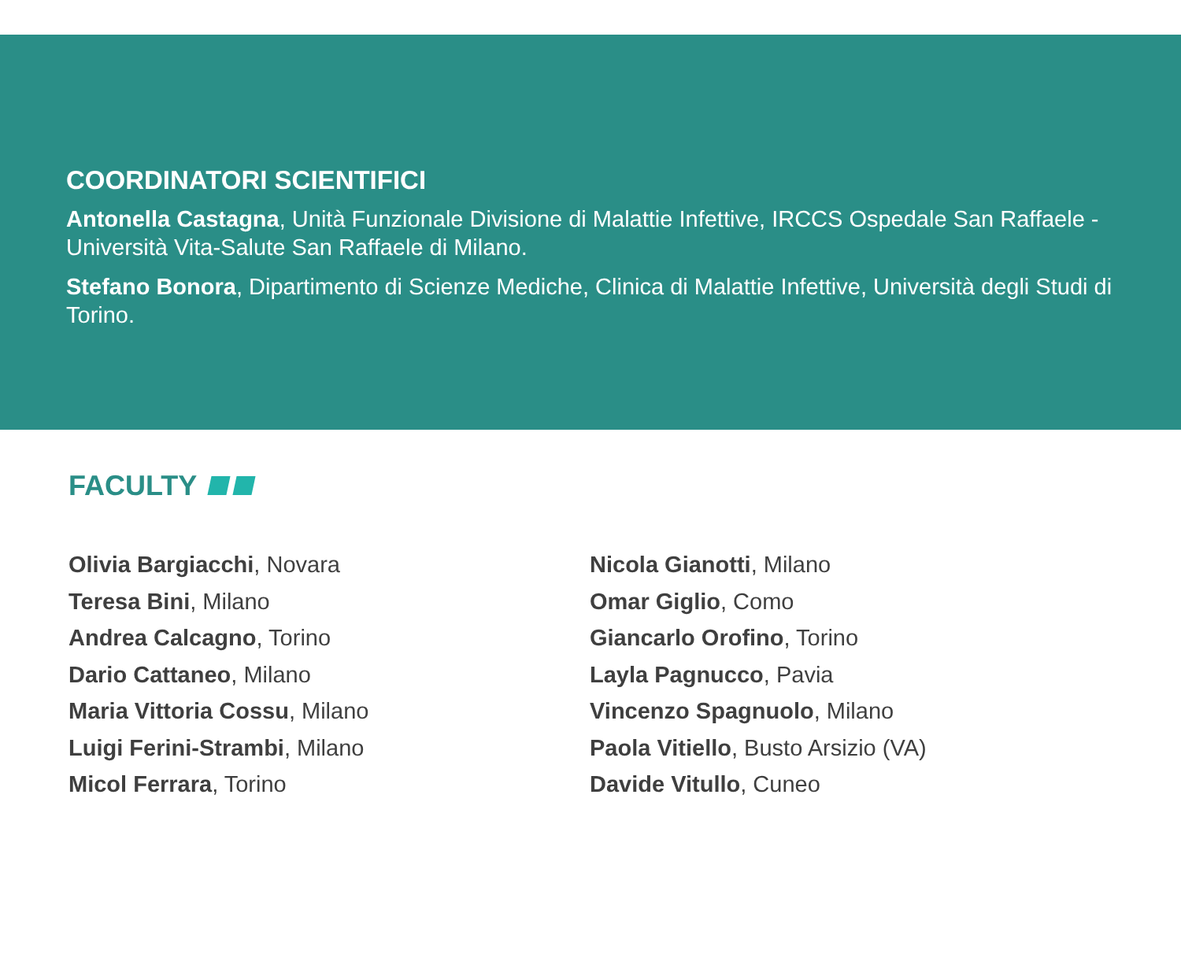COORDINATORI SCIENTIFICI
Antonella Castagna, Unità Funzionale Divisione di Malattie Infettive, IRCCS Ospedale San Raffaele - Università Vita-Salute San Raffaele di Milano.
Stefano Bonora, Dipartimento di Scienze Mediche, Clinica di Malattie Infettive, Università degli Studi di Torino.
FACULTY
Olivia Bargiacchi, Novara
Teresa Bini, Milano
Andrea Calcagno, Torino
Dario Cattaneo, Milano
Maria Vittoria Cossu, Milano
Luigi Ferini-Strambi, Milano
Micol Ferrara, Torino
Nicola Gianotti, Milano
Omar Giglio, Como
Giancarlo Orofino, Torino
Layla Pagnucco, Pavia
Vincenzo Spagnuolo, Milano
Paola Vitiello, Busto Arsizio (VA)
Davide Vitullo, Cuneo